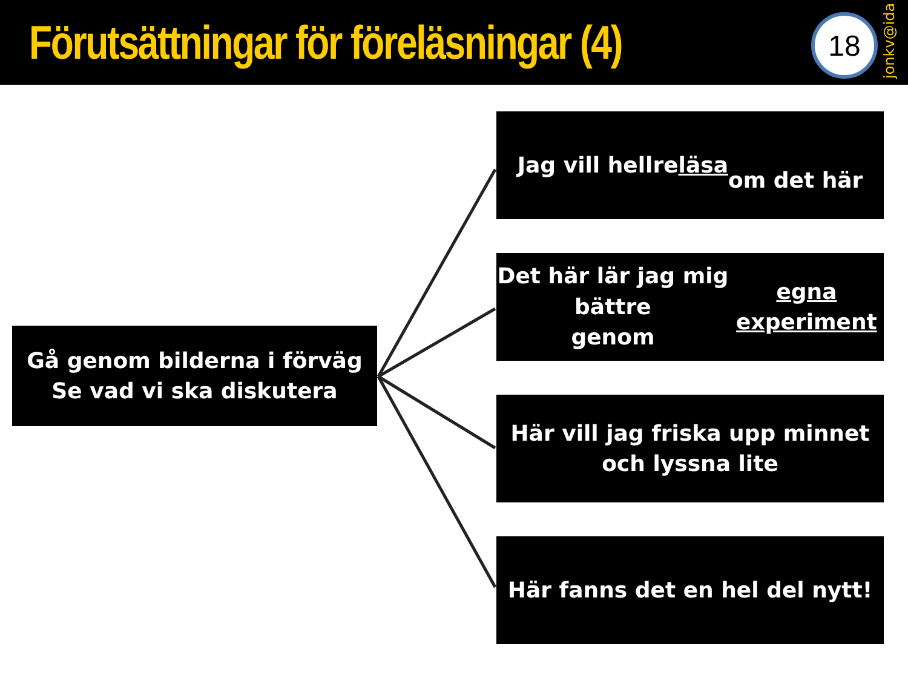Förutsättningar för föreläsningar (4)
18
jonkv@ida
Gå genom bilderna i förväg
Se vad vi ska diskutera
Jag vill hellre läsa
om det här
Det här lär jag mig bättre
genom egna experiment
Här vill jag friska upp minnet
och lyssna lite
Här fanns det en hel del nytt!